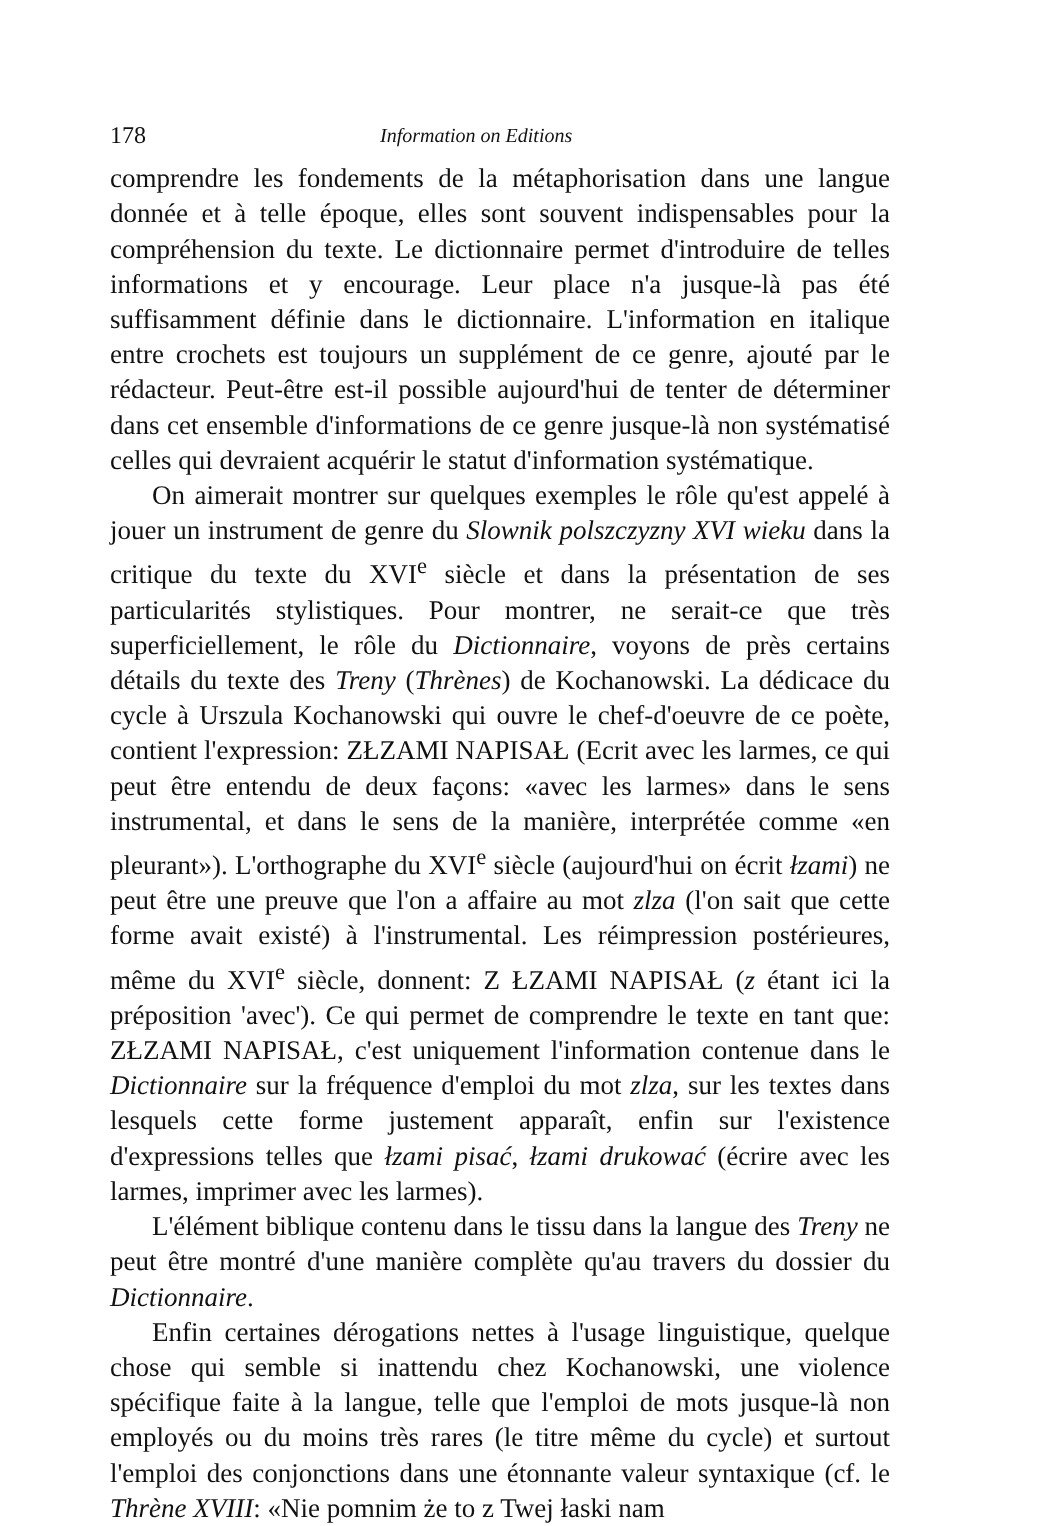178 Information on Editions
comprendre les fondements de la métaphorisation dans une langue donnée et à telle époque, elles sont souvent indispensables pour la compréhension du texte. Le dictionnaire permet d'introduire de telles informations et y encourage. Leur place n'a jusque-là pas été suffisamment définie dans le dictionnaire. L'information en italique entre crochets est toujours un supplément de ce genre, ajouté par le rédacteur. Peut-être est-il possible aujourd'hui de tenter de déterminer dans cet ensemble d'informations de ce genre jusque-là non systématisé celles qui devraient acquérir le statut d'information systématique.
On aimerait montrer sur quelques exemples le rôle qu'est appelé à jouer un instrument de genre du Slownik polszczyzny XVI wieku dans la critique du texte du XVI<sup>e</sup> siècle et dans la présentation de ses particularités stylistiques. Pour montrer, ne serait-ce que très superficiellement, le rôle du Dictionnaire, voyons de près certains détails du texte des Treny (Thrènes) de Kochanowski. La dédicace du cycle à Urszula Kochanowski qui ouvre le chef-d'oeuvre de ce poète, contient l'expression: ZŁZAMI NAPISAŁ (Ecrit avec les larmes, ce qui peut être entendu de deux façons: «avec les larmes» dans le sens instrumental, et dans le sens de la manière, interprétée comme «en pleurant»). L'orthographe du XVI<sup>e</sup> siècle (aujourd'hui on écrit łzami) ne peut être une preuve que l'on a affaire au mot zlza (l'on sait que cette forme avait existé) à l'instrumental. Les réimpression postérieures, même du XVI<sup>e</sup> siècle, donnent: Z ŁZAMI NAPISAŁ (z étant ici la préposition 'avec'). Ce qui permet de comprendre le texte en tant que: ZŁZAMI NAPISAŁ, c'est uniquement l'information contenue dans le Dictionnaire sur la fréquence d'emploi du mot zlza, sur les textes dans lesquels cette forme justement apparaît, enfin sur l'existence d'expressions telles que łzami pisać, łzami drukować (écrire avec les larmes, imprimer avec les larmes).
L'élément biblique contenu dans le tissu dans la langue des Treny ne peut être montré d'une manière complète qu'au travers du dossier du Dictionnaire.
Enfin certaines dérogations nettes à l'usage linguistique, quelque chose qui semble si inattendu chez Kochanowski, une violence spécifique faite à la langue, telle que l'emploi de mots jusque-là non employés ou du moins très rares (le titre même du cycle) et surtout l'emploi des conjonctions dans une étonnante valeur syntaxique (cf. le Thrène XVIII: «Nie pomnim że to z Twej łaski nam